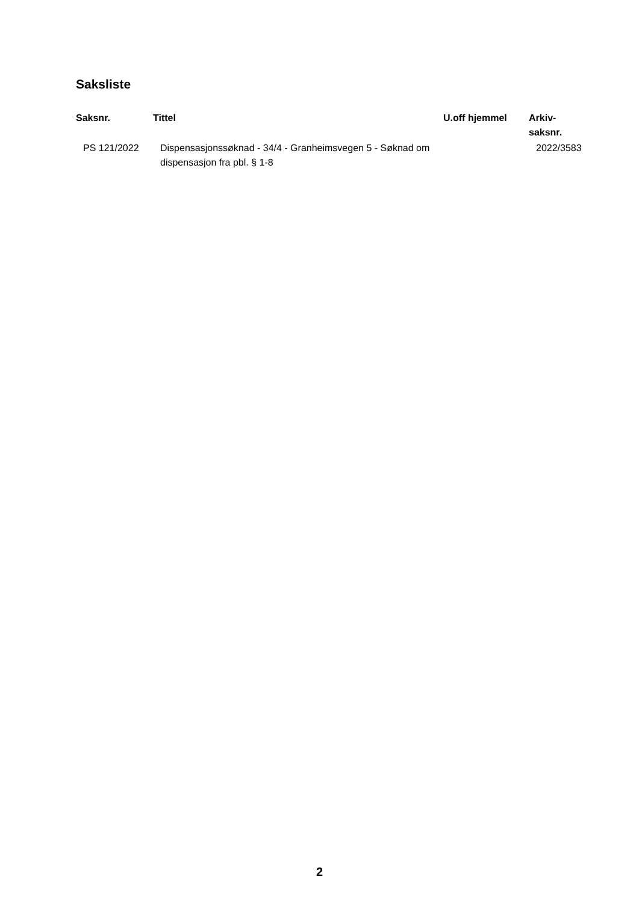Saksliste
| Saksnr. | Tittel | U.off hjemmel | Arkiv- saksnr. |
| --- | --- | --- | --- |
| PS 121/2022 | Dispensasjonssøknad - 34/4 - Granheimsvegen 5 - Søknad om dispensasjon fra pbl. § 1-8 | | 2022/3583 |
2